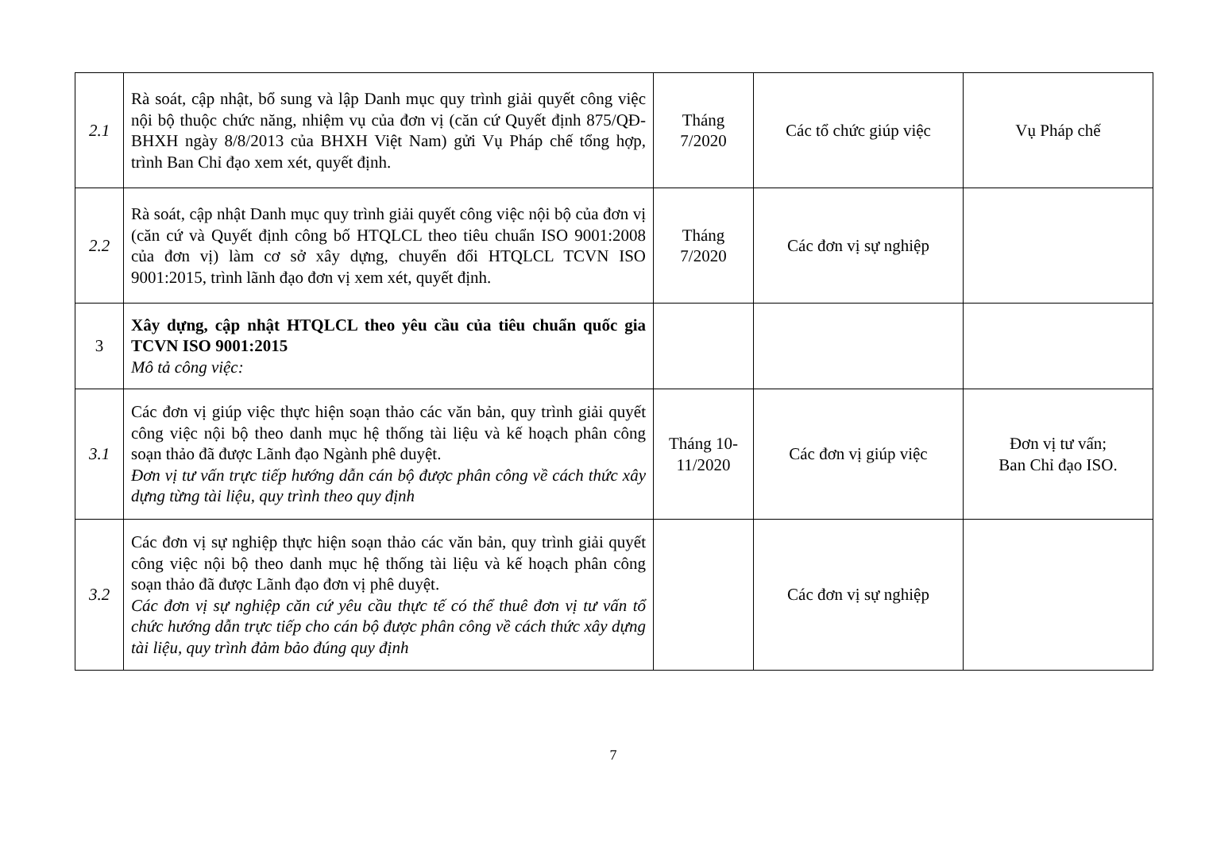| 2.1 | Rà soát, cập nhật, bổ sung và lập Danh mục quy trình giải quyết công việc nội bộ thuộc chức năng, nhiệm vụ của đơn vị (căn cứ Quyết định 875/QĐ-BHXH ngày 8/8/2013 của BHXH Việt Nam) gửi Vụ Pháp chế tổng hợp, trình Ban Chỉ đạo xem xét, quyết định. | Tháng 7/2020 | Các tổ chức giúp việc | Vụ Pháp chế |
| 2.2 | Rà soát, cập nhật Danh mục quy trình giải quyết công việc nội bộ của đơn vị (căn cứ và Quyết định công bố HTQLCL theo tiêu chuẩn ISO 9001:2008 của đơn vị) làm cơ sở xây dựng, chuyển đổi HTQLCL TCVN ISO 9001:2015, trình lãnh đạo đơn vị xem xét, quyết định. | Tháng 7/2020 | Các đơn vị sự nghiệp | |
| 3 | Xây dựng, cập nhật HTQLCL theo yêu cầu của tiêu chuẩn quốc gia TCVN ISO 9001:2015 Mô tả công việc: | | | |
| 3.1 | Các đơn vị giúp việc thực hiện soạn thảo các văn bản, quy trình giải quyết công việc nội bộ theo danh mục hệ thống tài liệu và kế hoạch phân công soạn thảo đã được Lãnh đạo Ngành phê duyệt. Đơn vị tư vấn trực tiếp hướng dẫn cán bộ được phân công về cách thức xây dựng từng tài liệu, quy trình theo quy định | Tháng 10-11/2020 | Các đơn vị giúp việc | Đơn vị tư vấn; Ban Chỉ đạo ISO. |
| 3.2 | Các đơn vị sự nghiệp thực hiện soạn thảo các văn bản, quy trình giải quyết công việc nội bộ theo danh mục hệ thống tài liệu và kế hoạch phân công soạn thảo đã được Lãnh đạo đơn vị phê duyệt. Các đơn vị sự nghiệp căn cứ yêu cầu thực tế có thể thuê đơn vị tư vấn tổ chức hướng dẫn trực tiếp cho cán bộ được phân công về cách thức xây dựng tài liệu, quy trình đảm bảo đúng quy định | | Các đơn vị sự nghiệp | |
7